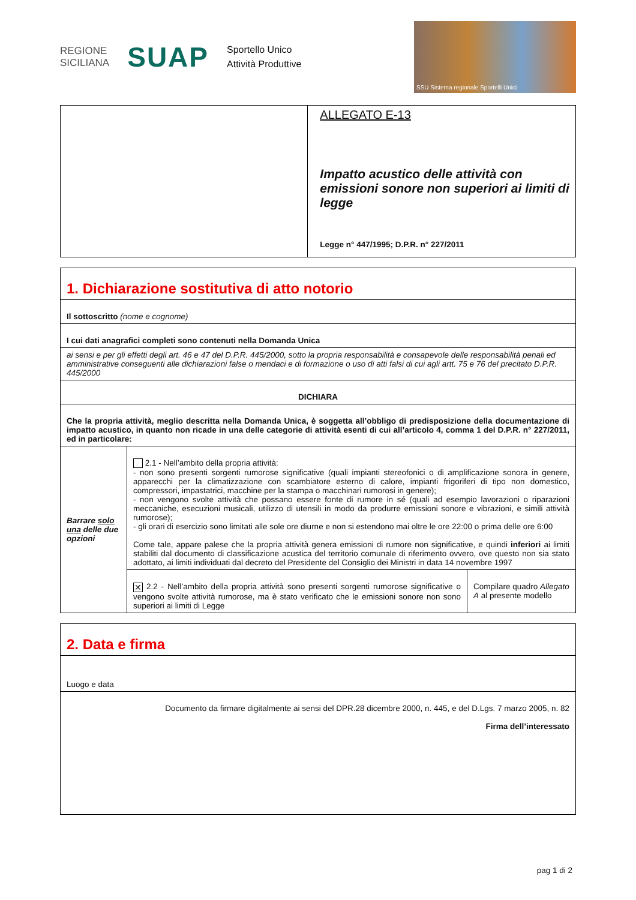REGIONE
SICILIANA
SUAP
Sportello Unico
Attività Produttive
SSU Sistema regionale Sportelli Unici
| | ALLEGATO E-13 Impatto acustico delle attività con emissioni sonore non superiori ai limiti di legge Legge n° 447/1995; D.P.R. n° 227/2011 |
| 1. Dichiarazione sostitutiva di atto notorio | | |
| Il sottoscritto (nome e cognome) | | |
| I cui dati anagrafici completi sono contenuti nella Domanda Unica | | |
| ai sensi e per gli effetti degli art. 46 e 47 del D.P.R. 445/2000, sotto la propria responsabilità e consapevole delle responsabilità penali ed amministrative conseguenti alle dichiarazioni false o mendaci e di formazione o uso di atti falsi di cui agli artt. 75 e 76 del precitato D.P.R. 445/2000 | | |
| DICHIARA | | |
| Che la propria attività, meglio descritta nella Domanda Unica, è soggetta all’obbligo di predisposizione della documentazione di impatto acustico, in quanto non ricade in una delle categorie di attività esenti di cui all’articolo 4, comma 1 del D.P.R. n° 227/2011, ed in particolare: | | |
| Barrare solo una delle due opzioni | 2.1 - Nell’ambito della propria attività: - non sono presenti sorgenti rumorose significative (quali impianti stereofonici o di amplificazione sonora in genere, apparecchi per la climatizzazione con scambiatore esterno di calore, impianti frigoriferi di tipo non domestico, compressori, impastatrici, macchine per la stampa o macchinari rumorosi in genere); - non vengono svolte attività che possano essere fonte di rumore in sé (quali ad esempio lavorazioni o riparazioni meccaniche, esecuzioni musicali, utilizzo di utensili in modo da produrre emissioni sonore e vibrazioni, e simili attività rumorose); - gli orari di esercizio sono limitati alle sole ore diurne e non si estendono mai oltre le ore 22:00 o prima delle ore 6:00 Come tale, appare palese che la propria attività genera emissioni di rumore non significative, e quindi inferiori ai limiti stabiliti dal documento di classificazione acustica del territorio comunale di riferimento ovvero, ove questo non sia stato adottato, ai limiti individuati dal decreto del Presidente del Consiglio dei Ministri in data 14 novembre 1997 | |
| | ✕ 2.2 - Nell’ambito della propria attività sono presenti sorgenti rumorose significative o vengono svolte attività rumorose, ma è stato verificato che le emissioni sonore non sono superiori ai limiti di Legge | Compilare quadro Allegato A al presente modello |
| 2. Data e firma |
| Luogo e data |
| Documento da firmare digitalmente ai sensi del DPR.28 dicembre 2000, n. 445, e del D.Lgs. 7 marzo 2005, n. 82 Firma dell’interessato |
pag 1 di 2